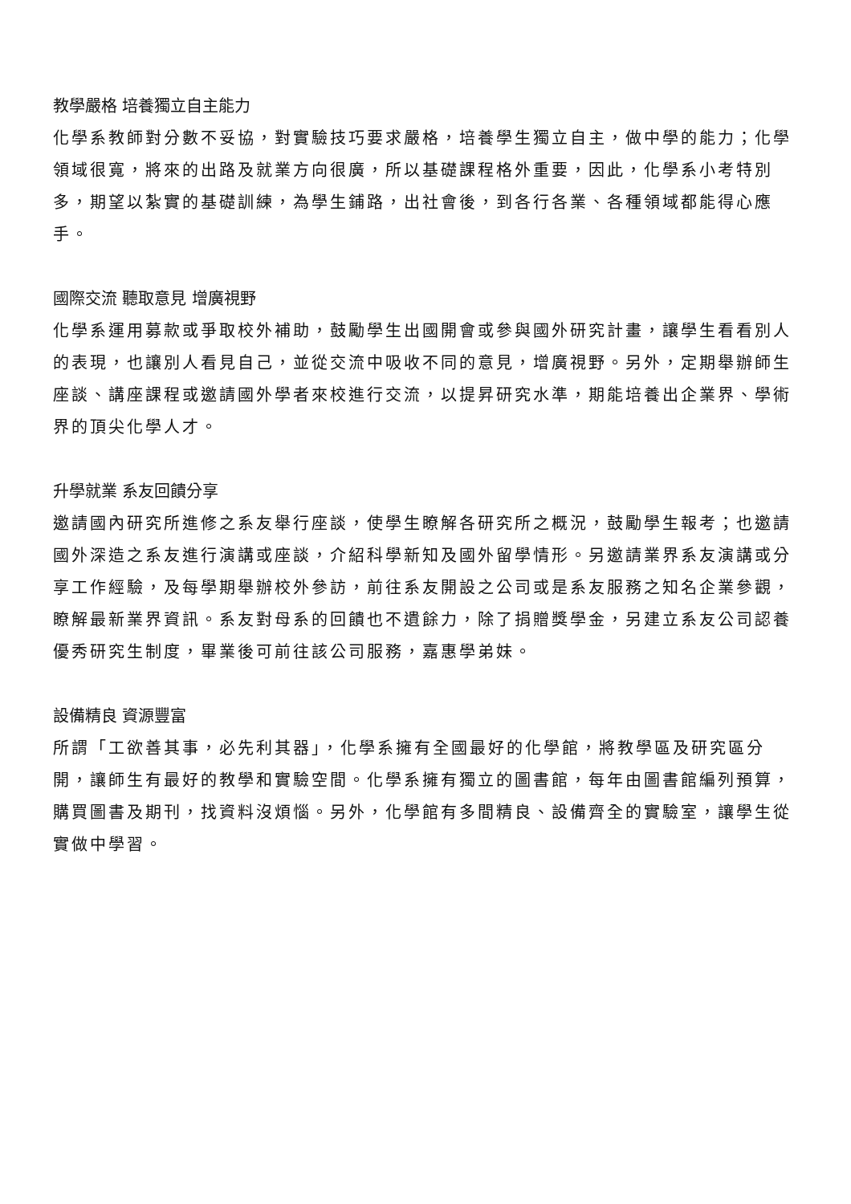教學嚴格 培養獨立自主能力
化學系教師對分數不妥協，對實驗技巧要求嚴格，培養學生獨立自主，做中學的能力；化學領域很寬，將來的出路及就業方向很廣，所以基礎課程格外重要，因此，化學系小考特別多，期望以紮實的基礎訓練，為學生鋪路，出社會後，到各行各業、各種領域都能得心應手。
國際交流 聽取意見 增廣視野
化學系運用募款或爭取校外補助，鼓勵學生出國開會或參與國外研究計畫，讓學生看看別人的表現，也讓別人看見自己，並從交流中吸收不同的意見，增廣視野。另外，定期舉辦師生座談、講座課程或邀請國外學者來校進行交流，以提昇研究水準，期能培養出企業界、學術界的頂尖化學人才。
升學就業 系友回饋分享
邀請國內研究所進修之系友舉行座談，使學生瞭解各研究所之概況，鼓勵學生報考；也邀請國外深造之系友進行演講或座談，介紹科學新知及國外留學情形。另邀請業界系友演講或分享工作經驗，及每學期舉辦校外參訪，前往系友開設之公司或是系友服務之知名企業參觀，瞭解最新業界資訊。系友對母系的回饋也不遺餘力，除了捐贈獎學金，另建立系友公司認養優秀研究生制度，畢業後可前往該公司服務，嘉惠學弟妹。
設備精良 資源豐富
所謂「工欲善其事，必先利其器」，化學系擁有全國最好的化學館，將教學區及研究區分開，讓師生有最好的教學和實驗空間。化學系擁有獨立的圖書館，每年由圖書館編列預算，購買圖書及期刊，找資料沒煩惱。另外，化學館有多間精良、設備齊全的實驗室，讓學生從實做中學習。